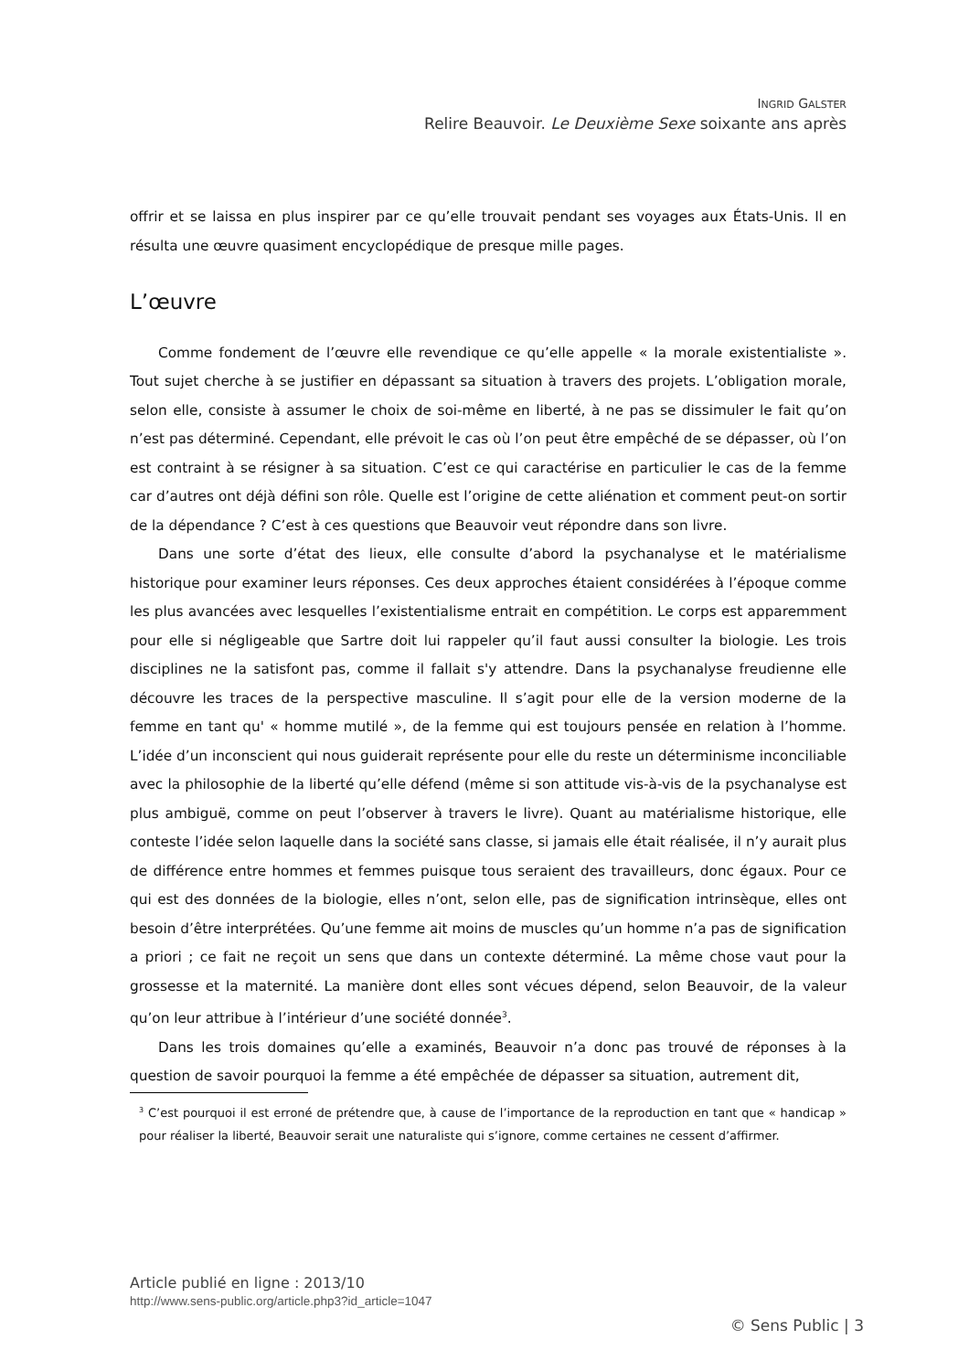INGRID GALSTER
Relire Beauvoir. Le Deuxième Sexe soixante ans après
offrir et se laissa en plus inspirer par ce qu’elle trouvait pendant ses voyages aux États-Unis. Il en résulta une œuvre quasiment encyclopédique de presque mille pages.
L’œuvre
Comme fondement de l’œuvre elle revendique ce qu’elle appelle « la morale existentialiste ». Tout sujet cherche à se justifier en dépassant sa situation à travers des projets. L’obligation morale, selon elle, consiste à assumer le choix de soi-même en liberté, à ne pas se dissimuler le fait qu’on n’est pas déterminé. Cependant, elle prévoit le cas où l’on peut être empêché de se dépasser, où l’on est contraint à se résigner à sa situation. C’est ce qui caractérise en particulier le cas de la femme car d’autres ont déjà défini son rôle. Quelle est l’origine de cette aliénation et comment peut-on sortir de la dépendance ? C’est à ces questions que Beauvoir veut répondre dans son livre.
Dans une sorte d’état des lieux, elle consulte d’abord la psychanalyse et le matérialisme historique pour examiner leurs réponses. Ces deux approches étaient considérées à l’époque comme les plus avancées avec lesquelles l’existentialisme entrait en compétition. Le corps est apparemment pour elle si négligeable que Sartre doit lui rappeler qu’il faut aussi consulter la biologie. Les trois disciplines ne la satisfont pas, comme il fallait s'y attendre. Dans la psychanalyse freudienne elle découvre les traces de la perspective masculine. Il s’agit pour elle de la version moderne de la femme en tant qu' « homme mutilé », de la femme qui est toujours pensée en relation à l’homme. L’idée d’un inconscient qui nous guiderait représente pour elle du reste un déterminisme inconciliable avec la philosophie de la liberté qu’elle défend (même si son attitude vis-à-vis de la psychanalyse est plus ambiguë, comme on peut l’observer à travers le livre). Quant au matérialisme historique, elle conteste l’idée selon laquelle dans la société sans classe, si jamais elle était réalisée, il n’y aurait plus de différence entre hommes et femmes puisque tous seraient des travailleurs, donc égaux. Pour ce qui est des données de la biologie, elles n’ont, selon elle, pas de signification intrinsèque, elles ont besoin d’être interprétées. Qu’une femme ait moins de muscles qu’un homme n’a pas de signification a priori ; ce fait ne reçoit un sens que dans un contexte déterminé. La même chose vaut pour la grossesse et la maternité. La manière dont elles sont vécues dépend, selon Beauvoir, de la valeur qu’on leur attribue à l’intérieur d’une société donnée<sup>3</sup>.
Dans les trois domaines qu’elle a examinés, Beauvoir n’a donc pas trouvé de réponses à la question de savoir pourquoi la femme a été empêchée de dépasser sa situation, autrement dit,
<sup>3</sup> C’est pourquoi il est erroné de prétendre que, à cause de l’importance de la reproduction en tant que « handicap » pour réaliser la liberté, Beauvoir serait une naturaliste qui s’ignore, comme certaines ne cessent d’affirmer.
Article publié en ligne : 2013/10
http://www.sens-public.org/article.php3?id_article=1047
© Sens Public | 3